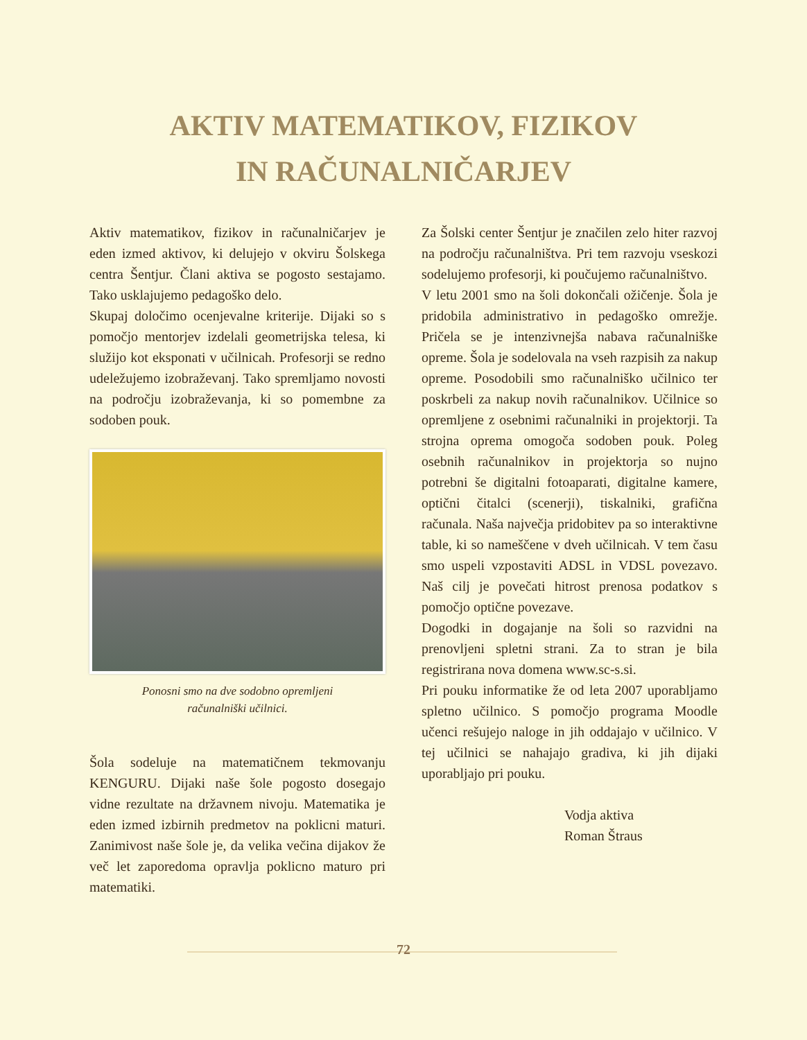AKTIV MATEMATIKOV, FIZIKOV
IN RAČUNALNIČARJEV
Aktiv matematikov, fizikov in računalničarjev je eden izmed aktivov, ki delujejo v okviru Šolskega centra Šentjur. Člani aktiva se pogosto sestajamo. Tako usklajujemo pedagoško delo.
Skupaj določimo ocenjevalne kriterije. Dijaki so s pomočjo mentorjev izdelali geometrijska telesa, ki služijo kot eksponati v učilnicah. Profesorji se redno udeležujemo izobraževanj. Tako spremljamo novosti na področju izobraževanja, ki so pomembne za sodoben pouk.
Ponosni smo na dve sodobno opremljeni
računalniški učilnici.
Šola sodeluje na matematičnem tekmovanju KENGURU. Dijaki naše šole pogosto dosegajo vidne rezultate na državnem nivoju. Matematika je eden izmed izbirnih predmetov na poklicni maturi. Zanimivost naše šole je, da velika večina dijakov že več let zaporedoma opravlja poklicno maturo pri matematiki.
Za Šolski center Šentjur je značilen zelo hiter razvoj na področju računalništva. Pri tem razvoju vseskozi sodelujemo profesorji, ki poučujemo računalništvo.
V letu 2001 smo na šoli dokončali ožičenje. Šola je pridobila administrativo in pedagoško omrežje. Pričela se je intenzivnejša nabava računalniške opreme. Šola je sodelovala na vseh razpisih za nakup opreme. Posodobili smo računalniško učilnico ter poskrbeli za nakup novih računalnikov. Učilnice so opremljene z osebnimi računalniki in projektorji. Ta strojna oprema omogoča sodoben pouk. Poleg osebnih računalnikov in projektorja so nujno potrebni še digitalni fotoaparati, digitalne kamere, optični čitalci (scenerji), tiskalniki, grafična računala. Naša največja pridobitev pa so interaktivne table, ki so nameščene v dveh učilnicah. V tem času smo uspeli vzpostaviti ADSL in VDSL povezavo. Naš cilj je povečati hitrost prenosa podatkov s pomočjo optične povezave.
Dogodki in dogajanje na šoli so razvidni na prenovljeni spletni strani. Za to stran je bila registrirana nova domena www.sc-s.si.
Pri pouku informatike že od leta 2007 uporabljamo spletno učilnico. S pomočjo programa Moodle učenci rešujejo naloge in jih oddajajo v učilnico. V tej učilnici se nahajajo gradiva, ki jih dijaki uporabljajo pri pouku.
Vodja aktiva
Roman Štraus
72